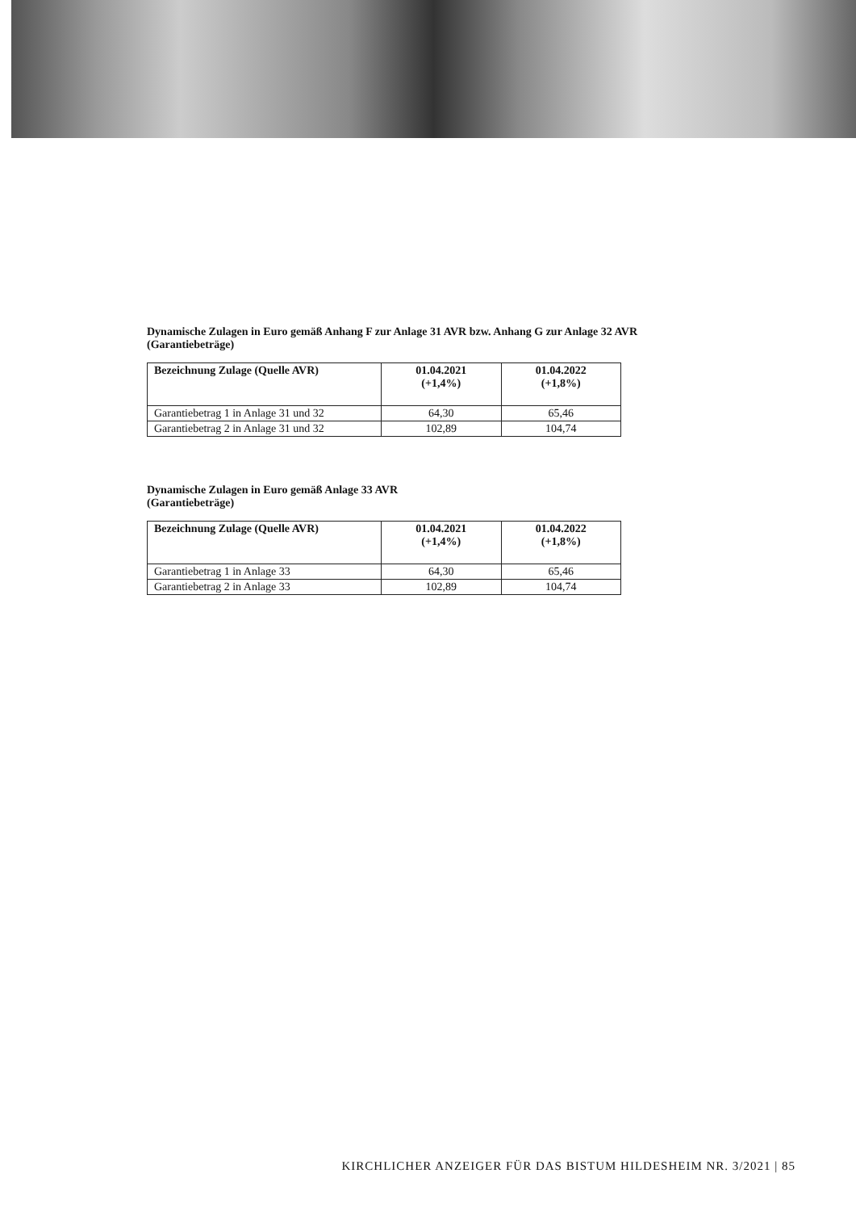Dynamische Zulagen in Euro gemäß Anhang F zur Anlage 31 AVR bzw. Anhang G zur Anlage 32 AVR
(Garantiebeträge)
| Bezeichnung Zulage (Quelle AVR) | 01.04.2021 (+1,4%) | 01.04.2022 (+1,8%) |
| --- | --- | --- |
| Garantiebetrag 1 in Anlage 31 und 32 | 64,30 | 65,46 |
| Garantiebetrag 2 in Anlage 31 und 32 | 102,89 | 104,74 |
Dynamische Zulagen in Euro gemäß Anlage 33 AVR
(Garantiebeträge)
| Bezeichnung Zulage (Quelle AVR) | 01.04.2021 (+1,4%) | 01.04.2022 (+1,8%) |
| --- | --- | --- |
| Garantiebetrag 1 in Anlage 33 | 64,30 | 65,46 |
| Garantiebetrag 2 in Anlage 33 | 102,89 | 104,74 |
KIRCHLICHER ANZEIGER FÜR DAS BISTUM HILDESHEIM NR. 3/2021 | 85